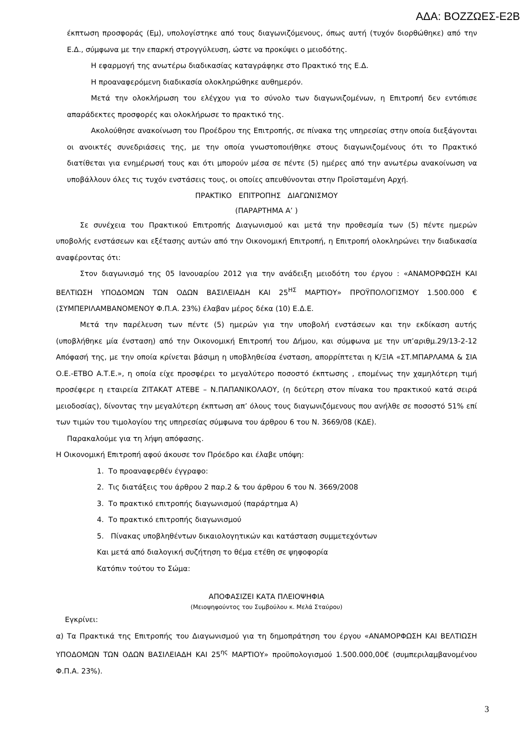ΑΔΑ: ΒΟΖΖΩΕΣ-Ε2Β
έκπτωση προσφοράς (Εμ), υπολογίστηκε από τους διαγωνιζόμενους, όπως αυτή (τυχόν διορθώθηκε) από την Ε.Δ., σύμφωνα με την επαρκή στρογγύλευση, ώστε να προκύψει ο μειοδότης.
Η εφαρμογή της ανωτέρω διαδικασίας καταγράφηκε στο Πρακτικό της Ε.Δ.
Η προαναφερόμενη διαδικασία ολοκληρώθηκε αυθημερόν.
Μετά την ολοκλήρωση του ελέγχου για το σύνολο των διαγωνιζομένων, η Επιτροπή δεν εντόπισε απαράδεκτες προσφορές και ολοκλήρωσε το πρακτικό της.
Ακολούθησε ανακοίνωση του Προέδρου της Επιτροπής, σε πίνακα της υπηρεσίας στην οποία διεξάγονται οι ανοικτές συνεδριάσεις της, με την οποία γνωστοποιήθηκε στους διαγωνιζομένους ότι το Πρακτικό διατίθεται για ενημέρωσή τους και ότι μπορούν μέσα σε πέντε (5) ημέρες από την ανωτέρω ανακοίνωση να υποβάλλουν όλες τις τυχόν ενστάσεις τους, οι οποίες απευθύνονται στην Προϊσταμένη Αρχή.
ΠΡΑΚΤΙΚΟ ΕΠΙΤΡΟΠΗΣ ΔΙΑΓΩΝΙΣΜΟΥ
(ΠΑΡΑΡΤΗΜΑ Α’ )
Σε συνέχεια του Πρακτικού Επιτροπής Διαγωνισμού και μετά την προθεσμία των (5) πέντε ημερών υποβολής ενστάσεων και εξέτασης αυτών από την Οικονομική Επιτροπή, η Επιτροπή ολοκληρώνει την διαδικασία αναφέροντας ότι:
Στον διαγωνισμό της 05 Ιανουαρίου 2012 για την ανάδειξη μειοδότη του έργου : «ΑΝΑΜΟΡΦΩΣΗ ΚΑΙ ΒΕΛΤΙΩΣΗ ΥΠΟΔΟΜΩΝ ΤΩΝ ΟΔΩΝ ΒΑΣΙΛΕΙΑΔΗ ΚΑΙ 25<sup>ΗΣ</sup> ΜΑΡΤΙΟΥ» ΠΡΟΫΠΟΛΟΓΙΣΜΟΥ 1.500.000 € (ΣΥΜΠΕΡΙΛΑΜΒΑΝΟΜΕΝΟΥ Φ.Π.Α. 23%) έλαβαν μέρος δέκα (10) Ε.Δ.Ε.
Μετά την παρέλευση των πέντε (5) ημερών για την υποβολή ενστάσεων και την εκδίκαση αυτής (υποβλήθηκε μία ένσταση) από την Οικονομική Επιτροπή του Δήμου, και σύμφωνα με την υπ’αριθμ.29/13-2-12 Απόφασή της, με την οποία κρίνεται βάσιμη η υποβληθείσα ένσταση, απορρίπτεται η Κ/ΞΙΑ «ΣΤ.ΜΠΑΡΛΑΜΑ & ΣΙΑ Ο.Ε.-ΕΤΒΟ Α.Τ.Ε.», η οποία είχε προσφέρει το μεγαλύτερο ποσοστό έκπτωσης , επομένως την χαμηλότερη τιμή προσέφερε η εταιρεία ΖΙΤΑΚΑΤ ΑΤΕΒΕ – Ν.ΠΑΠΑΝΙΚΟΛΑΟΥ, (η δεύτερη στον πίνακα του πρακτικού κατά σειρά μειοδοσίας), δίνοντας την μεγαλύτερη έκπτωση απ’ όλους τους διαγωνιζόμενους που ανήλθε σε ποσοστό 51% επί των τιμών του τιμολογίου της υπηρεσίας σύμφωνα του άρθρου 6 του Ν. 3669/08 (ΚΔΕ).
Παρακαλούμε για τη λήψη απόφασης.
Η Οικονομική Επιτροπή αφού άκουσε τον Πρόεδρο και έλαβε υπόψη:
1. Το προαναφερθέν έγγραφο:
2. Τις διατάξεις του άρθρου 2 παρ.2 & του άρθρου 6 του Ν. 3669/2008
3. Το πρακτικό επιτροπής διαγωνισμού (παράρτημα Α)
4. Το πρακτικό επιτροπής διαγωνισμού
5. Πίνακας υποβληθέντων δικαιολογητικών και κατάσταση συμμετεχόντων
Και μετά από διαλογική συζήτηση το θέμα ετέθη σε ψηφοφορία
Κατόπιν τούτου το Σώμα:
ΑΠΟΦΑΣΙΖΕΙ ΚΑΤΑ ΠΛΕΙΟΨΗΦΙΑ
(Μειοψηφούντος του Συμβούλου κ. Μελά Σταύρου)
Εγκρίνει:
α) Τα Πρακτικά της Επιτροπής του Διαγωνισμού για τη δημοπράτηση του έργου «ΑΝΑΜΟΡΦΩΣΗ ΚΑΙ ΒΕΛΤΙΩΣΗ ΥΠΟΔΟΜΩΝ ΤΩΝ ΟΔΩΝ ΒΑΣΙΛΕΙΑΔΗ ΚΑΙ 25<sup>ης</sup> ΜΑΡΤΙΟΥ» προϋπολογισμού 1.500.000,00€ (συμπεριλαμβανομένου Φ.Π.Α. 23%).
3